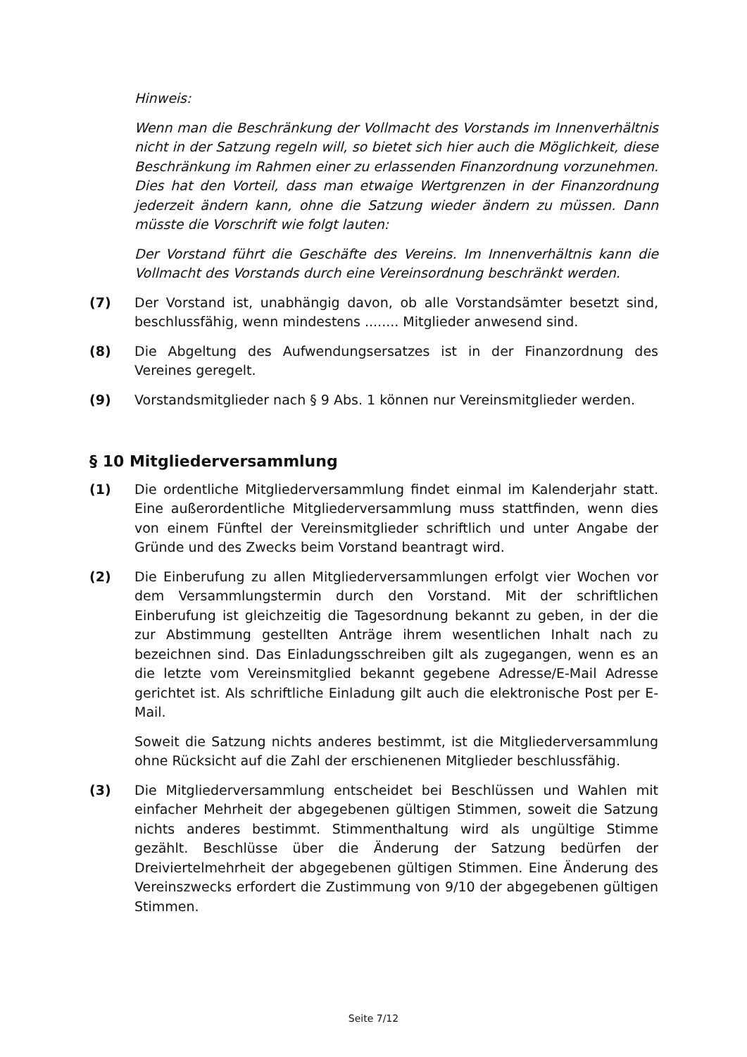Hinweis:
Wenn man die Beschränkung der Vollmacht des Vorstands im Innenverhältnis nicht in der Satzung regeln will, so bietet sich hier auch die Möglichkeit, diese Beschränkung im Rahmen einer zu erlassenden Finanzordnung vorzunehmen. Dies hat den Vorteil, dass man etwaige Wertgrenzen in der Finanzordnung jederzeit ändern kann, ohne die Satzung wieder ändern zu müssen. Dann müsste die Vorschrift wie folgt lauten:
Der Vorstand führt die Geschäfte des Vereins. Im Innenverhältnis kann die Vollmacht des Vorstands durch eine Vereinsordnung beschränkt werden.
(7) Der Vorstand ist, unabhängig davon, ob alle Vorstandsämter besetzt sind, beschlussfähig, wenn mindestens ........ Mitglieder anwesend sind.
(8) Die Abgeltung des Aufwendungsersatzes ist in der Finanzordnung des Vereines geregelt.
(9) Vorstandsmitglieder nach § 9 Abs. 1 können nur Vereinsmitglieder werden.
§ 10 Mitgliederversammlung
(1) Die ordentliche Mitgliederversammlung findet einmal im Kalenderjahr statt. Eine außerordentliche Mitgliederversammlung muss stattfinden, wenn dies von einem Fünftel der Vereinsmitglieder schriftlich und unter Angabe der Gründe und des Zwecks beim Vorstand beantragt wird.
(2) Die Einberufung zu allen Mitgliederversammlungen erfolgt vier Wochen vor dem Versammlungstermin durch den Vorstand. Mit der schriftlichen Einberufung ist gleichzeitig die Tagesordnung bekannt zu geben, in der die zur Abstimmung gestellten Anträge ihrem wesentlichen Inhalt nach zu bezeichnen sind. Das Einladungsschreiben gilt als zugegangen, wenn es an die letzte vom Vereinsmitglied bekannt gegebene Adresse/E-Mail Adresse gerichtet ist. Als schriftliche Einladung gilt auch die elektronische Post per E-Mail.
Soweit die Satzung nichts anderes bestimmt, ist die Mitgliederversammlung ohne Rücksicht auf die Zahl der erschienenen Mitglieder beschlussfähig.
(3) Die Mitgliederversammlung entscheidet bei Beschlüssen und Wahlen mit einfacher Mehrheit der abgegebenen gültigen Stimmen, soweit die Satzung nichts anderes bestimmt. Stimmenthaltung wird als ungültige Stimme gezählt. Beschlüsse über die Änderung der Satzung bedürfen der Dreiviertelmehrheit der abgegebenen gültigen Stimmen. Eine Änderung des Vereinszwecks erfordert die Zustimmung von 9/10 der abgegebenen gültigen Stimmen.
Seite 7/12